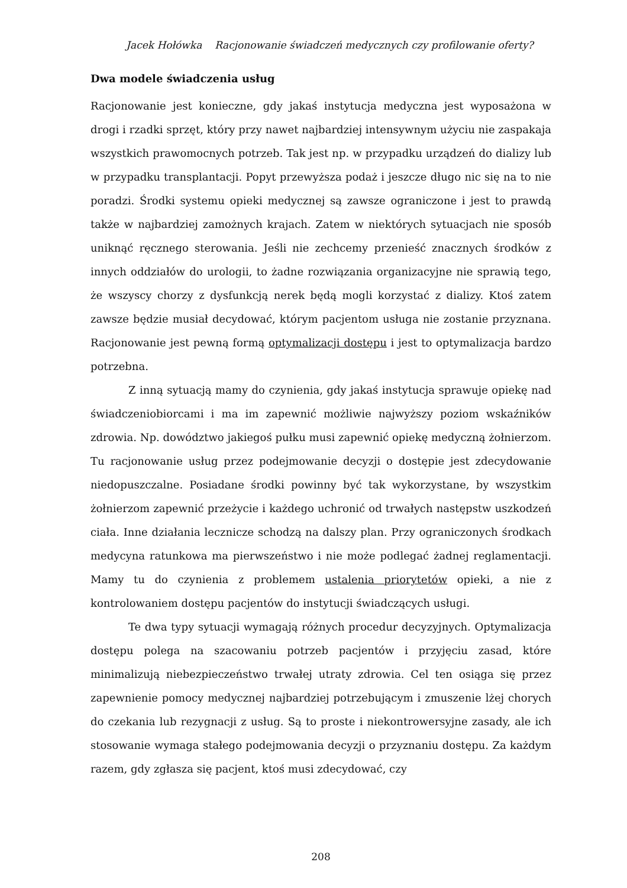Jacek Hołówka Racjonowanie świadczeń medycznych czy profilowanie oferty?
Dwa modele świadczenia usług
Racjonowanie jest konieczne, gdy jakaś instytucja medyczna jest wyposażona w drogi i rzadki sprzęt, który przy nawet najbardziej intensywnym użyciu nie zaspakaja wszystkich prawomocnych potrzeb. Tak jest np. w przypadku urządzeń do dializy lub w przypadku transplantacji. Popyt przewyższa podaż i jeszcze długo nic się na to nie poradzi. Środki systemu opieki medycznej są zawsze ograniczone i jest to prawdą także w najbardziej zamożnych krajach. Zatem w niektórych sytuacjach nie sposób uniknąć ręcznego sterowania. Jeśli nie zechcemy przenieść znacznych środków z innych oddziałów do urologii, to żadne rozwiązania organizacyjne nie sprawią tego, że wszyscy chorzy z dysfunkcją nerek będą mogli korzystać z dializy. Ktoś zatem zawsze będzie musiał decydować, którym pacjentom usługa nie zostanie przyznana. Racjonowanie jest pewną formą optymalizacji dostępu i jest to optymalizacja bardzo potrzebna.
Z inną sytuacją mamy do czynienia, gdy jakaś instytucja sprawuje opiekę nad świadczeniobiorcami i ma im zapewnić możliwie najwyższy poziom wskaźników zdrowia. Np. dowództwo jakiegoś pułku musi zapewnić opiekę medyczną żołnierzom. Tu racjonowanie usług przez podejmowanie decyzji o dostępie jest zdecydowanie niedopuszczalne. Posiadane środki powinny być tak wykorzystane, by wszystkim żołnierzom zapewnić przeżycie i każdego uchronić od trwałych następstw uszkodzeń ciała. Inne działania lecznicze schodzą na dalszy plan. Przy ograniczonych środkach medycyna ratunkowa ma pierwszeństwo i nie może podlegać żadnej reglamentacji. Mamy tu do czynienia z problemem ustalenia priorytetów opieki, a nie z kontrolowaniem dostępu pacjentów do instytucji świadczących usługi.
Te dwa typy sytuacji wymagają różnych procedur decyzyjnych. Optymalizacja dostępu polega na szacowaniu potrzeb pacjentów i przyjęciu zasad, które minimalizują niebezpieczeństwo trwałej utraty zdrowia. Cel ten osiąga się przez zapewnienie pomocy medycznej najbardziej potrzebującym i zmuszenie lżej chorych do czekania lub rezygnacji z usług. Są to proste i niekontrowersyjne zasady, ale ich stosowanie wymaga stałego podejmowania decyzji o przyznaniu dostępu. Za każdym razem, gdy zgłasza się pacjent, ktoś musi zdecydować, czy
208